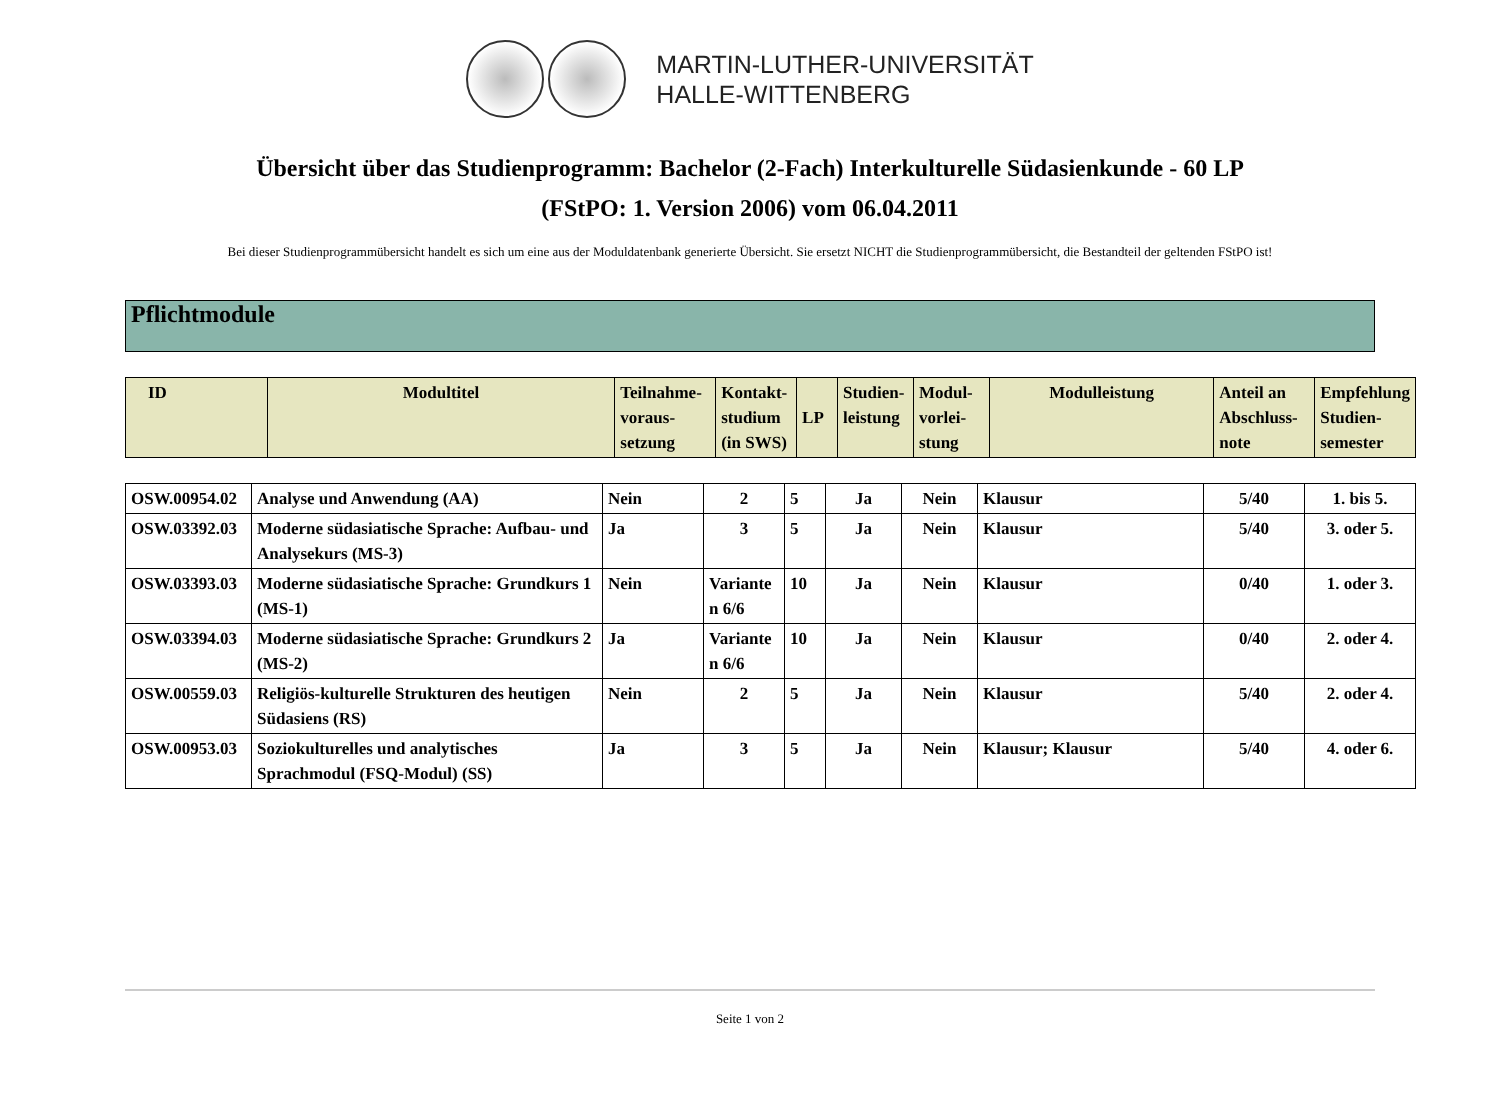MARTIN-LUTHER-UNIVERSITÄT
HALLE-WITTENBERG
Übersicht über das Studienprogramm: Bachelor (2-Fach) Interkulturelle Südasienkunde - 60 LP
(FStPO: 1. Version 2006) vom 06.04.2011
Bei dieser Studienprogrammübersicht handelt es sich um eine aus der Moduldatenbank generierte Übersicht. Sie ersetzt NICHT die Studienprogrammübersicht, die Bestandteil der geltenden FStPO ist!
Pflichtmodule
| ID | Modultitel | Teilnahme- voraus- setzung | Kontakt- studium (in SWS) | LP | Studien- leistung | Modul- vorlei- stung | Modulleistung | Anteil an Abschluss- note | Empfehlung Studien- semester |
| --- | --- | --- | --- | --- | --- | --- | --- | --- | --- |
| OSW.00954.02 | Analyse und Anwendung (AA) | Nein | 2 | 5 | Ja | Nein | Klausur | 5/40 | 1. bis 5. |
| OSW.03392.03 | Moderne südasiatische Sprache: Aufbau- und Analysekurs (MS-3) | Ja | 3 | 5 | Ja | Nein | Klausur | 5/40 | 3. oder 5. |
| OSW.03393.03 | Moderne südasiatische Sprache: Grundkurs 1 (MS-1) | Nein | Variante n 6/6 | 10 | Ja | Nein | Klausur | 0/40 | 1. oder 3. |
| OSW.03394.03 | Moderne südasiatische Sprache: Grundkurs 2 (MS-2) | Ja | Variante n 6/6 | 10 | Ja | Nein | Klausur | 0/40 | 2. oder 4. |
| OSW.00559.03 | Religiös-kulturelle Strukturen des heutigen Südasiens (RS) | Nein | 2 | 5 | Ja | Nein | Klausur | 5/40 | 2. oder 4. |
| OSW.00953.03 | Soziokulturelles und analytisches Sprachmodul (FSQ-Modul) (SS) | Ja | 3 | 5 | Ja | Nein | Klausur; Klausur | 5/40 | 4. oder 6. |
Seite 1 von 2